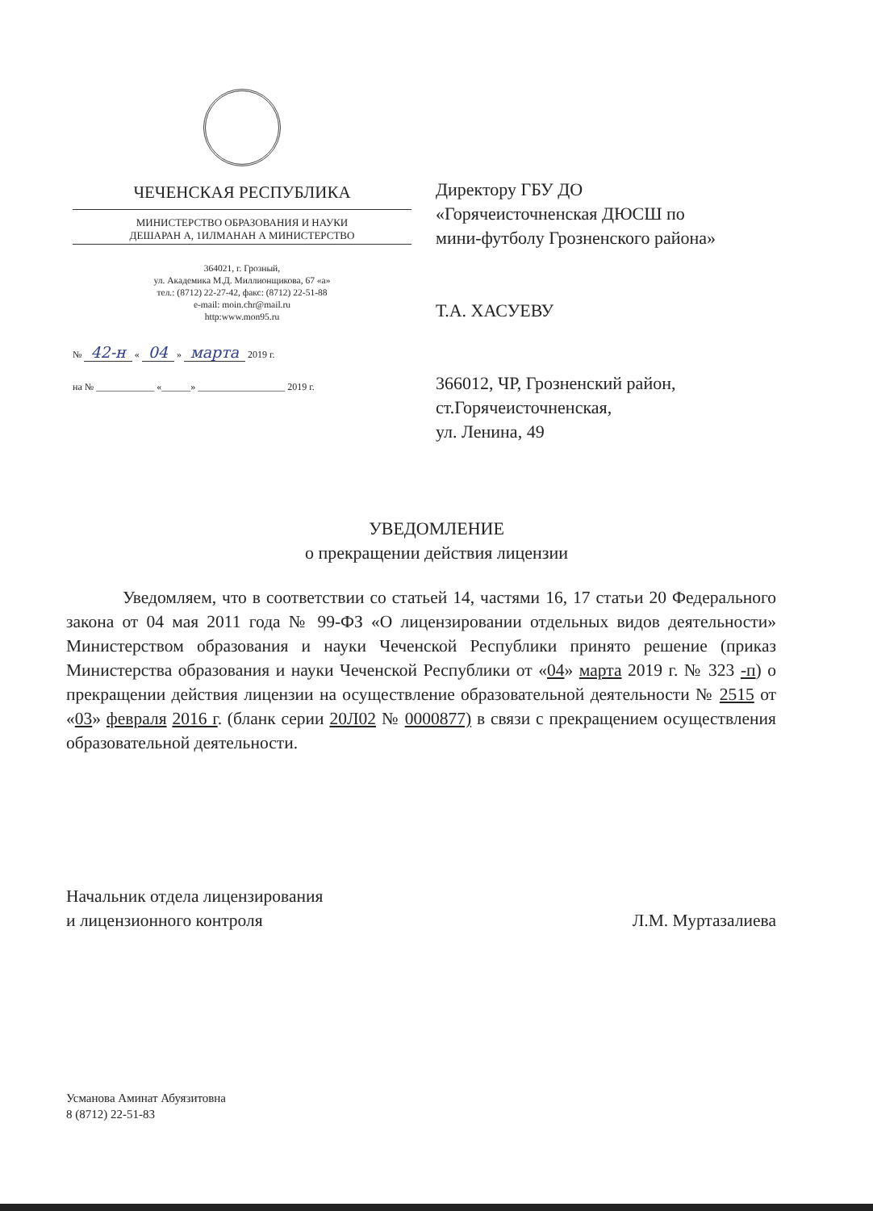ЧЕЧЕНСКАЯ РЕСПУБЛИКА
МИНИСТЕРСТВО ОБРАЗОВАНИЯ И НАУКИ
ДЕШАРАН А, 1ИЛМАНАН А МИНИСТЕРСТВО
364021, г. Грозный,
ул. Академика М.Д. Миллионщикова, 67 «а»
тел.: (8712) 22-27-42, факс: (8712) 22-51-88
e-mail: moin.chr@mail.ru
http:www.mon95.ru
№ 42-н « 04 » марта 2019 г.
на № ____________ «______» __________________ 2019 г.
Директору ГБУ ДО
«Горячеисточненская ДЮСШ по
мини-футболу Грозненского района»
Т.А. ХАСУЕВУ
366012, ЧР, Грозненский район,
ст.Горячеисточненская,
ул. Ленина, 49
УВЕДОМЛЕНИЕ
о прекращении действия лицензии
Уведомляем, что в соответствии со статьей 14, частями 16, 17 статьи 20 Федерального закона от 04 мая 2011 года № 99-ФЗ «О лицензировании отдельных видов деятельности» Министерством образования и науки Чеченской Республики принято решение (приказ Министерства образования и науки Чеченской Республики от «04» марта 2019 г. № 323 -п) о прекращении действия лицензии на осуществление образовательной деятельности № 2515 от «03» февраля 2016 г. (бланк серии 20Л02 № 0000877) в связи с прекращением осуществления образовательной деятельности.
Начальник отдела лицензирования
и лицензионного контроля
Л.М. Муртазалиева
Усманова Аминат Абуязитовна
8 (8712) 22-51-83